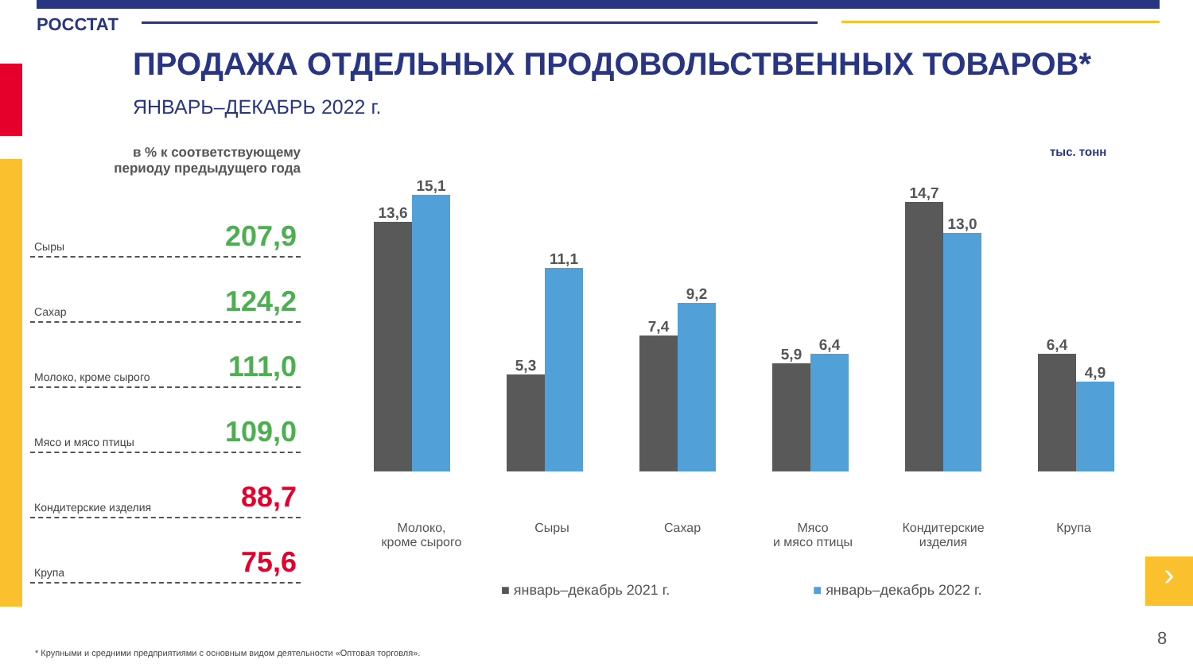РОССТАТ
ПРОДАЖА ОТДЕЛЬНЫХ ПРОДОВОЛЬСТВЕННЫХ ТОВАРОВ*
ЯНВАРЬ–ДЕКАБРЬ 2022 г.
в % к соответствующему
периоду предыдущего года
Сыры 207,9
Сахар 124,2
Молоко, кроме сырого 111,0
Мясо и мясо птицы 109,0
Кондитерские изделия 88,7
Крупа 75,6
тыс. тонн
13,6
15,1
5,3
11,1
7,4
9,2
5,9
6,4
14,7
13,0
6,4
4,9
Молоко,
кроме сырого
Сыры Сахар Мясо
и мясо птицы
Кондитерские
изделия
Крупа
■ январь–декабрь 2021 г. ■ январь–декабрь 2022 г.
›
8
* Крупными и средними предприятиями с основным видом деятельности «Оптовая торговля».